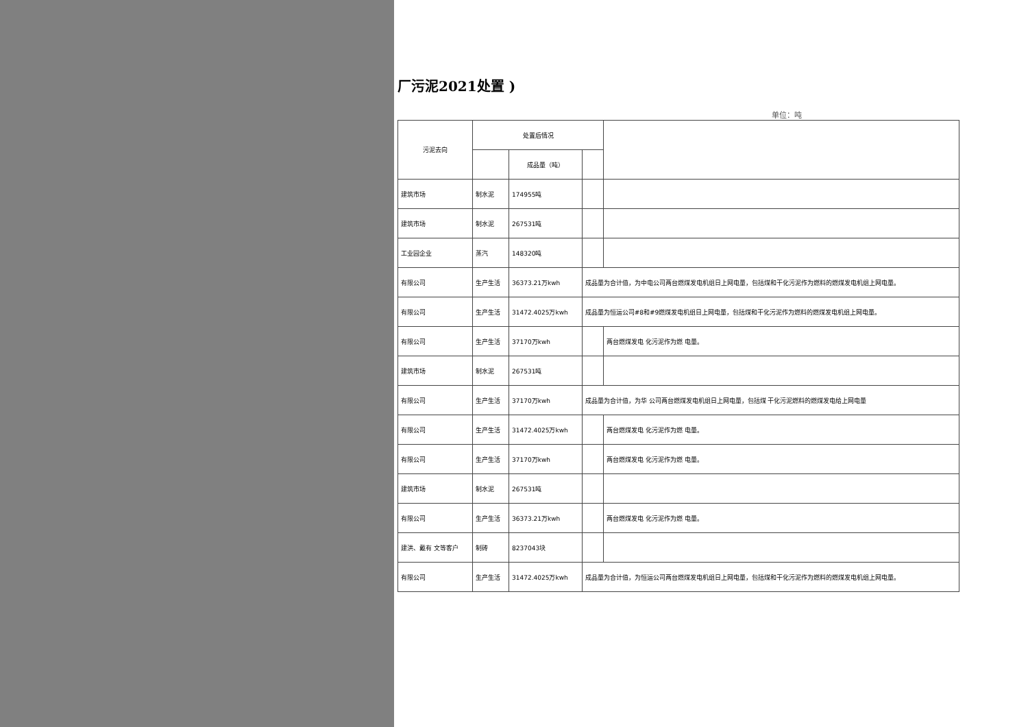厂污泥2021处置 )
单位：吨
| 污泥去向 | 处置后情况 | | | |
| --- | --- | --- | --- | --- |
| | | 成品量（吨） | | |
| 建筑市场 | 制水泥 | 174955吨 | | |
| 建筑市场 | 制水泥 | 267531吨 | | |
| 工业园企业 | 蒸汽 | 148320吨 | | |
| 有限公司 | 生产生活 | 36373.21万kwh | 成品量为合计值，为中电公司两台燃煤发电机组日上网电量，包括煤和干化污泥作为燃料的燃煤发电机组上网电量。 | |
| 有限公司 | 生产生活 | 31472.4025万kwh | 成品量为恒运公司#8和#9燃煤发电机组日上网电量，包括煤和干化污泥作为燃料的燃煤发电机组上网电量。 | |
| 有限公司 | 生产生活 | 37170万kwh | | 两台燃煤发电 化污泥作为燃 电量。 |
| 建筑市场 | 制水泥 | 267531吨 | | |
| 有限公司 | 生产生活 | 37170万kwh | 成品量为合计值，为华 公司两台燃煤发电机组日上网电量，包括煤 干化污泥燃料的燃煤发电给上网电量 | |
| 有限公司 | 生产生活 | 31472.4025万kwh | | 两台燃煤发电 化污泥作为燃 电量。 |
| 有限公司 | 生产生活 | 37170万kwh | | 两台燃煤发电 化污泥作为燃 电量。 |
| 建筑市场 | 制水泥 | 267531吨 | | |
| 有限公司 | 生产生活 | 36373.21万kwh | | 两台燃煤发电 化污泥作为燃 电量。 |
| 建洪、戴有 文等客户 | 制砖 | 8237043块 | | |
| 有限公司 | 生产生活 | 31472.4025万kwh | 成品量为合计值，为恒运公司两台燃煤发电机组日上网电量，包括煤和干化污泥作为燃料的燃煤发电机组上网电量。 | |